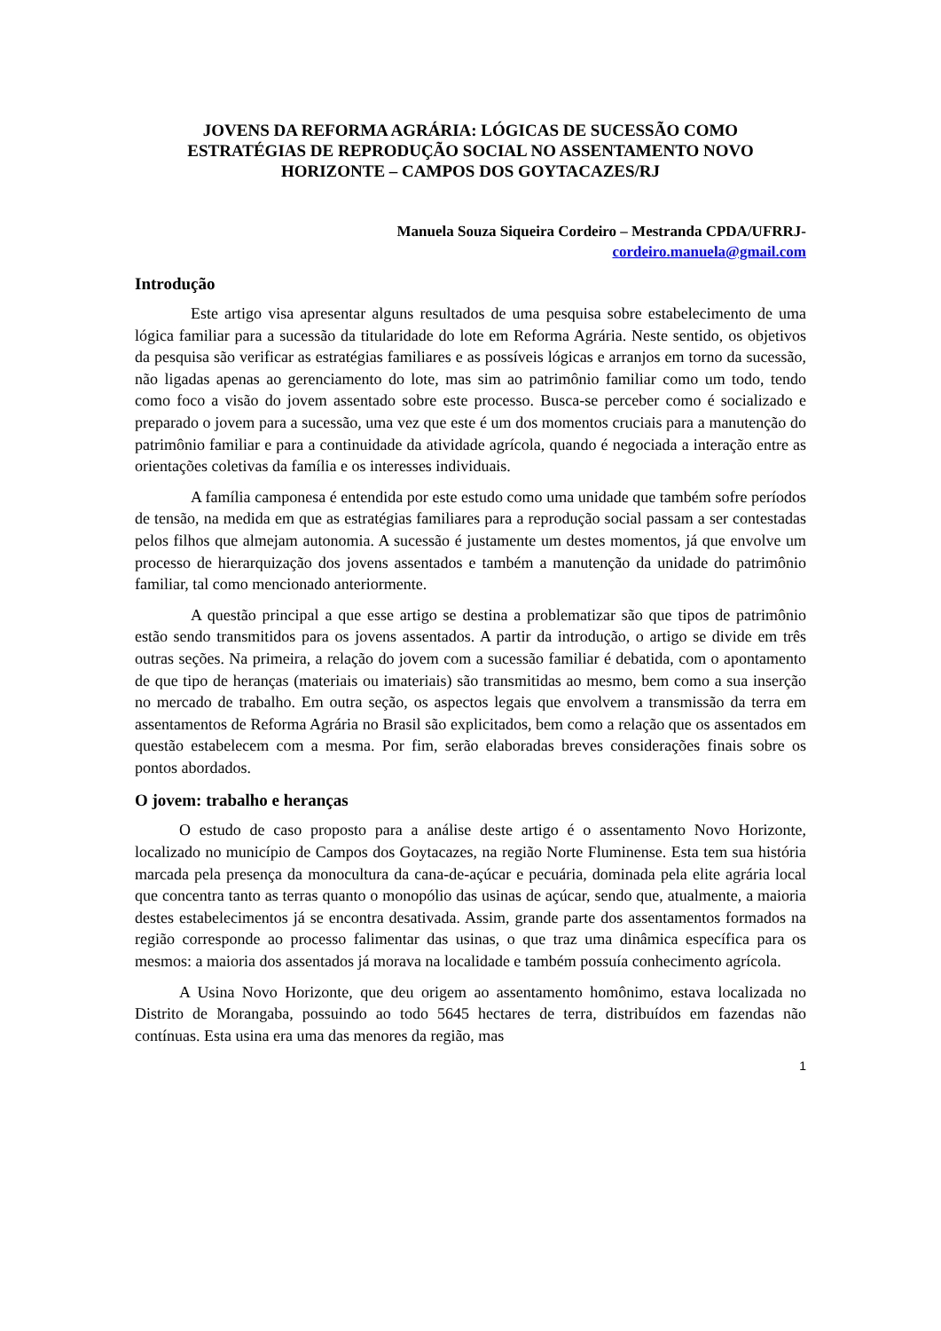JOVENS DA REFORMA AGRÁRIA: LÓGICAS DE SUCESSÃO COMO ESTRATÉGIAS DE REPRODUÇÃO SOCIAL NO ASSENTAMENTO NOVO HORIZONTE – CAMPOS DOS GOYTACAZES/RJ
Manuela Souza Siqueira Cordeiro – Mestranda CPDA/UFRRJ-
cordeiro.manuela@gmail.com
Introdução
Este artigo visa apresentar alguns resultados de uma pesquisa sobre estabelecimento de uma lógica familiar para a sucessão da titularidade do lote em Reforma Agrária. Neste sentido, os objetivos da pesquisa são verificar as estratégias familiares e as possíveis lógicas e arranjos em torno da sucessão, não ligadas apenas ao gerenciamento do lote, mas sim ao patrimônio familiar como um todo, tendo como foco a visão do jovem assentado sobre este processo. Busca-se perceber como é socializado e preparado o jovem para a sucessão, uma vez que este é um dos momentos cruciais para a manutenção do patrimônio familiar e para a continuidade da atividade agrícola, quando é negociada a interação entre as orientações coletivas da família e os interesses individuais.
A família camponesa é entendida por este estudo como uma unidade que também sofre períodos de tensão, na medida em que as estratégias familiares para a reprodução social passam a ser contestadas pelos filhos que almejam autonomia. A sucessão é justamente um destes momentos, já que envolve um processo de hierarquização dos jovens assentados e também a manutenção da unidade do patrimônio familiar, tal como mencionado anteriormente.
A questão principal a que esse artigo se destina a problematizar são que tipos de patrimônio estão sendo transmitidos para os jovens assentados. A partir da introdução, o artigo se divide em três outras seções. Na primeira, a relação do jovem com a sucessão familiar é debatida, com o apontamento de que tipo de heranças (materiais ou imateriais) são transmitidas ao mesmo, bem como a sua inserção no mercado de trabalho. Em outra seção, os aspectos legais que envolvem a transmissão da terra em assentamentos de Reforma Agrária no Brasil são explicitados, bem como a relação que os assentados em questão estabelecem com a mesma. Por fim, serão elaboradas breves considerações finais sobre os pontos abordados.
O jovem: trabalho e heranças
O estudo de caso proposto para a análise deste artigo é o assentamento Novo Horizonte, localizado no município de Campos dos Goytacazes, na região Norte Fluminense. Esta tem sua história marcada pela presença da monocultura da cana-de-açúcar e pecuária, dominada pela elite agrária local que concentra tanto as terras quanto o monopólio das usinas de açúcar, sendo que, atualmente, a maioria destes estabelecimentos já se encontra desativada. Assim, grande parte dos assentamentos formados na região corresponde ao processo falimentar das usinas, o que traz uma dinâmica específica para os mesmos: a maioria dos assentados já morava na localidade e também possuía conhecimento agrícola.
A Usina Novo Horizonte, que deu origem ao assentamento homônimo, estava localizada no Distrito de Morangaba, possuindo ao todo 5645 hectares de terra, distribuídos em fazendas não contínuas. Esta usina era uma das menores da região, mas
1